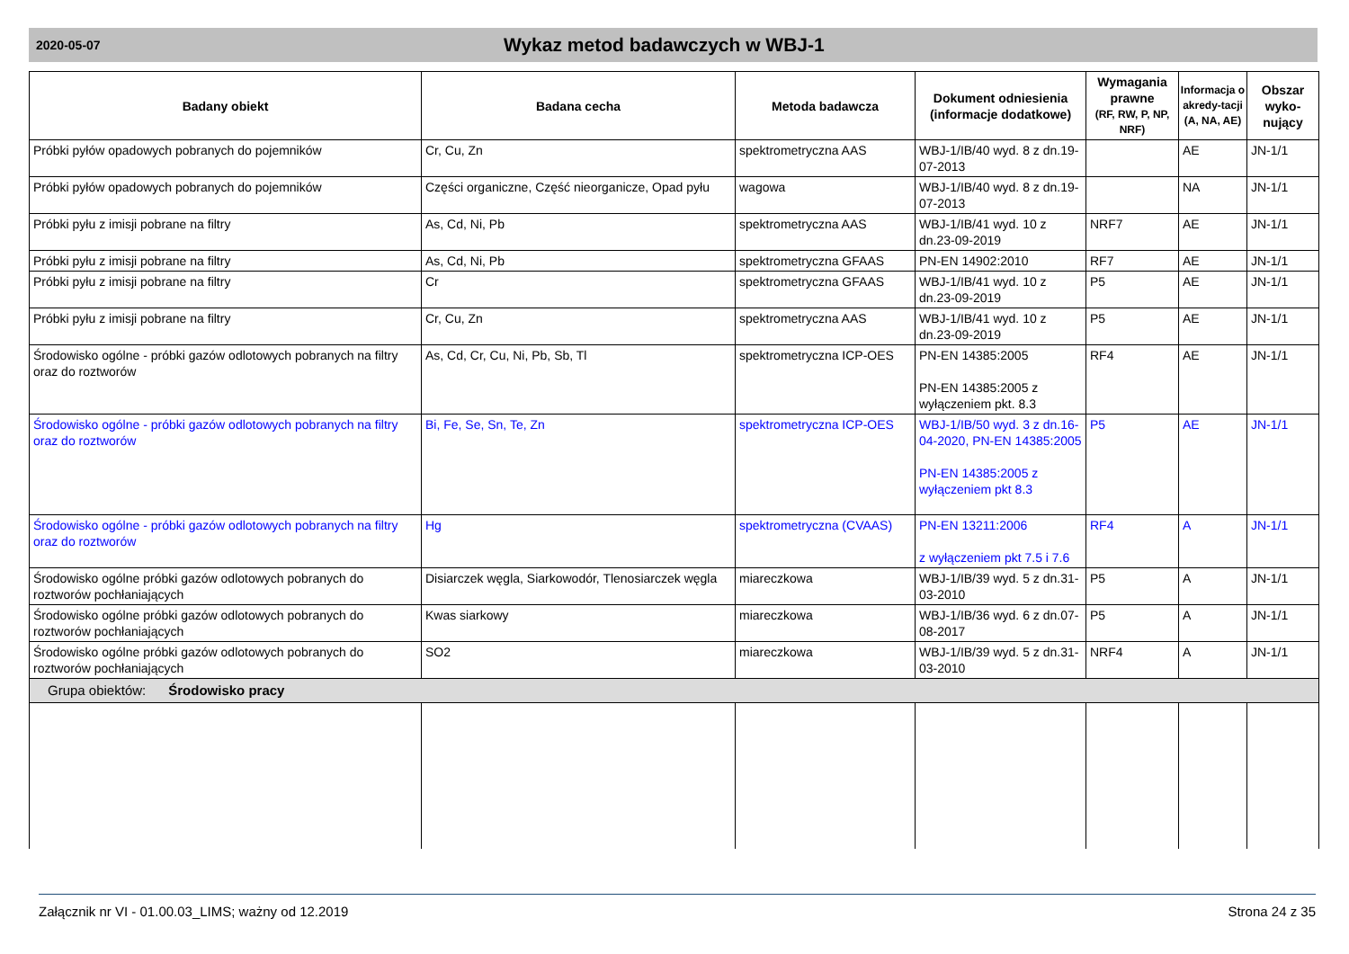2020-05-07
Wykaz metod badawczych w WBJ-1
| Badany obiekt | Badana cecha | Metoda badawcza | Dokument odniesienia (informacje dodatkowe) | Wymagania prawne (RF, RW, P, NP, NRF) | Informacja o akredy-tacji (A, NA, AE) | Obszar wyko-nujący |
| --- | --- | --- | --- | --- | --- | --- |
| Próbki pyłów opadowych pobranych do pojemników | Cr, Cu, Zn | spektrometryczna AAS | WBJ-1/IB/40 wyd. 8 z dn.19-07-2013 | | AE | JN-1/1 |
| Próbki pyłów opadowych pobranych do pojemników | Części organiczne, Część nieorganicze, Opad pyłu | wagowa | WBJ-1/IB/40 wyd. 8 z dn.19-07-2013 | | NA | JN-1/1 |
| Próbki pyłu z imisji pobrane na filtry | As, Cd, Ni, Pb | spektrometryczna AAS | WBJ-1/IB/41 wyd. 10 z dn.23-09-2019 | NRF7 | AE | JN-1/1 |
| Próbki pyłu z imisji pobrane na filtry | As, Cd, Ni, Pb | spektrometryczna GFAAS | PN-EN 14902:2010 | RF7 | AE | JN-1/1 |
| Próbki pyłu z imisji pobrane na filtry | Cr | spektrometryczna GFAAS | WBJ-1/IB/41 wyd. 10 z dn.23-09-2019 | P5 | AE | JN-1/1 |
| Próbki pyłu z imisji pobrane na filtry | Cr, Cu, Zn | spektrometryczna AAS | WBJ-1/IB/41 wyd. 10 z dn.23-09-2019 | P5 | AE | JN-1/1 |
| Środowisko ogólne - próbki gazów odlotowych pobranych na filtry oraz do roztworów | As, Cd, Cr, Cu, Ni, Pb, Sb, Tl | spektrometryczna ICP-OES | PN-EN 14385:2005 PN-EN 14385:2005 z wyłączeniem pkt. 8.3 | RF4 | AE | JN-1/1 |
| Środowisko ogólne - próbki gazów odlotowych pobranych na filtry oraz do roztworów | Bi, Fe, Se, Sn, Te, Zn | spektrometryczna ICP-OES | WBJ-1/IB/50 wyd. 3 z dn.16-04-2020, PN-EN 14385:2005 PN-EN 14385:2005 z wyłączeniem pkt 8.3 | P5 | AE | JN-1/1 |
| Środowisko ogólne - próbki gazów odlotowych pobranych na filtry oraz do roztworów | Hg | spektrometryczna (CVAAS) | PN-EN 13211:2006 z wyłączeniem pkt 7.5 i 7.6 | RF4 | A | JN-1/1 |
| Środowisko ogólne próbki gazów odlotowych pobranych do roztworów pochłaniających | Disiarczek węgla, Siarkowodór, Tlenosiarczek węgla | miareczkowa | WBJ-1/IB/39 wyd. 5 z dn.31-03-2010 | P5 | A | JN-1/1 |
| Środowisko ogólne próbki gazów odlotowych pobranych do roztworów pochłaniających | Kwas siarkowy | miareczkowa | WBJ-1/IB/36 wyd. 6 z dn.07-08-2017 | P5 | A | JN-1/1 |
| Środowisko ogólne próbki gazów odlotowych pobranych do roztworów pochłaniających | SO2 | miareczkowa | WBJ-1/IB/39 wyd. 5 z dn.31-03-2010 | NRF4 | A | JN-1/1 |
| Grupa obiektów: Środowisko pracy | | | | | | |
Załącznik nr VI - 01.00.03_LIMS; ważny od 12.2019 Strona 24 z 35